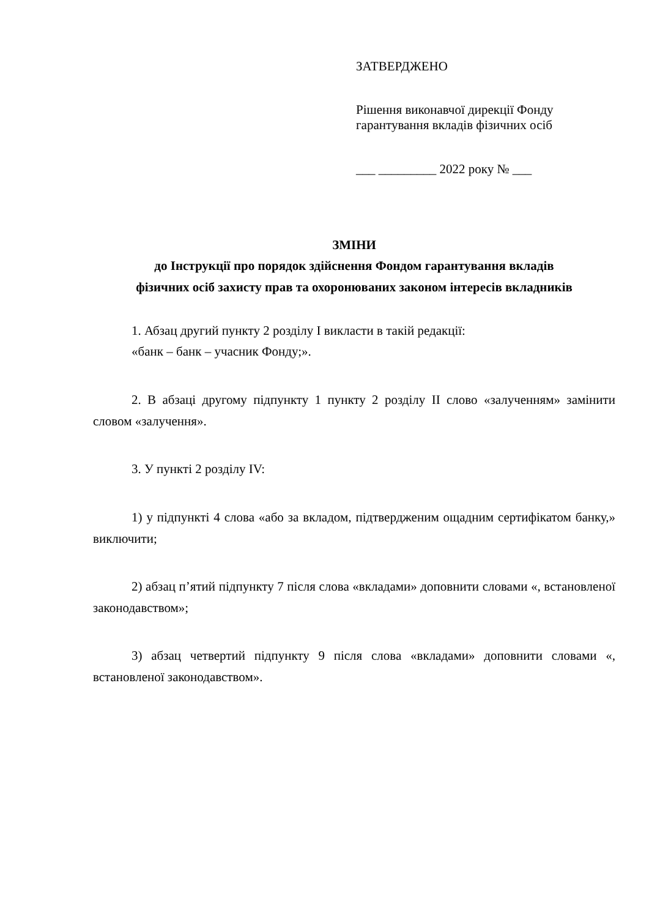ЗАТВЕРДЖЕНО
Рішення виконавчої дирекції Фонду
гарантування вкладів фізичних осіб
___ _________ 2022 року № ___
ЗМІНИ
до Інструкції про порядок здійснення Фондом гарантування вкладів
фізичних осіб захисту прав та охоронюваних законом інтересів вкладників
1. Абзац другий пункту 2 розділу І викласти в такій редакції:
«банк – банк – учасник Фонду;».
2. В абзаці другому підпункту 1 пункту 2 розділу ІІ слово «залученням» замінити словом «залучення».
3. У пункті 2 розділу IV:
1) у підпункті 4 слова «або за вкладом, підтвердженим ощадним сертифікатом банку,» виключити;
2) абзац п’ятий підпункту 7 після слова «вкладами» доповнити словами «, встановленої законодавством»;
3) абзац четвертий підпункту 9 після слова «вкладами» доповнити словами «, встановленої законодавством».